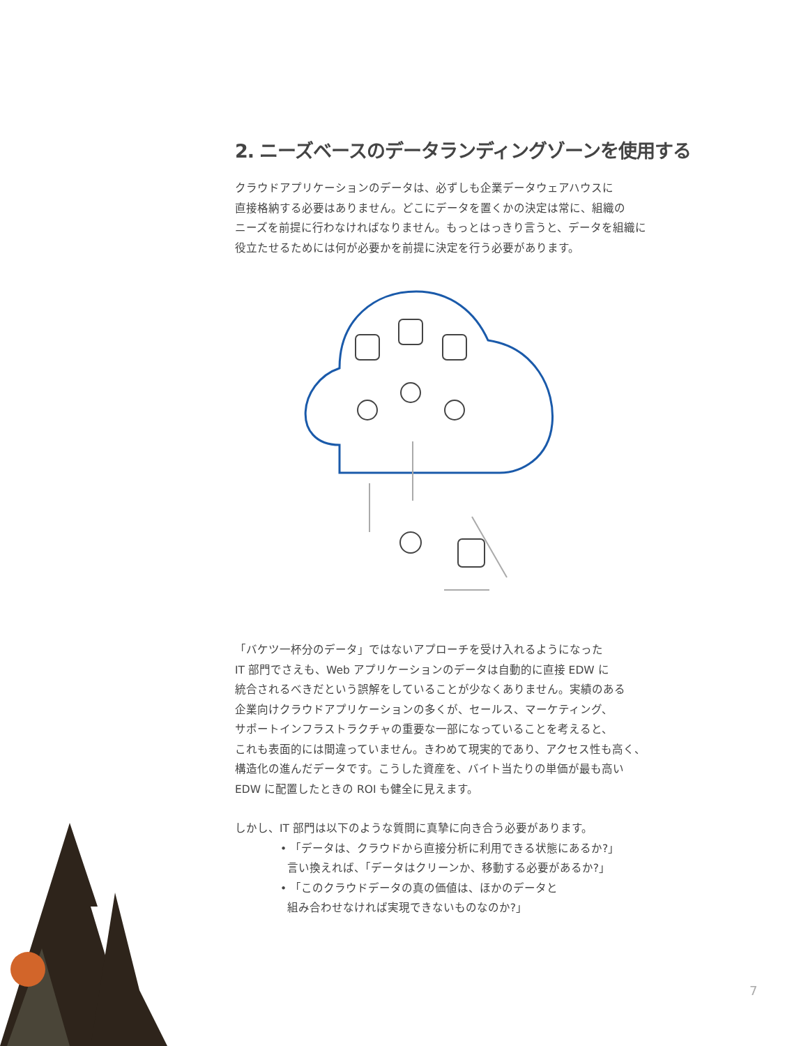2. ニーズベースのデータランディングゾーンを使用する
クラウドアプリケーションのデータは、必ずしも企業データウェアハウスに
直接格納する必要はありません。どこにデータを置くかの決定は常に、組織の
ニーズを前提に行わなければなりません。もっとはっきり言うと、データを組織に
役立たせるためには何が必要かを前提に決定を行う必要があります。
「バケツ一杯分のデータ」ではないアプローチを受け入れるようになった
IT 部門でさえも、Web アプリケーションのデータは自動的に直接 EDW に
統合されるべきだという誤解をしていることが少なくありません。実績のある
企業向けクラウドアプリケーションの多くが、セールス、マーケティング、
サポートインフラストラクチャの重要な一部になっていることを考えると、
これも表面的には間違っていません。きわめて現実的であり、アクセス性も高く、
構造化の進んだデータです。こうした資産を、バイト当たりの単価が最も高い
EDW に配置したときの ROI も健全に見えます。
しかし、IT 部門は以下のような質問に真摯に向き合う必要があります。
• 「データは、クラウドから直接分析に利用できる状態にあるか?」
言い換えれば、「データはクリーンか、移動する必要があるか?」
• 「このクラウドデータの真の価値は、ほかのデータと
組み合わせなければ実現できないものなのか?」
7